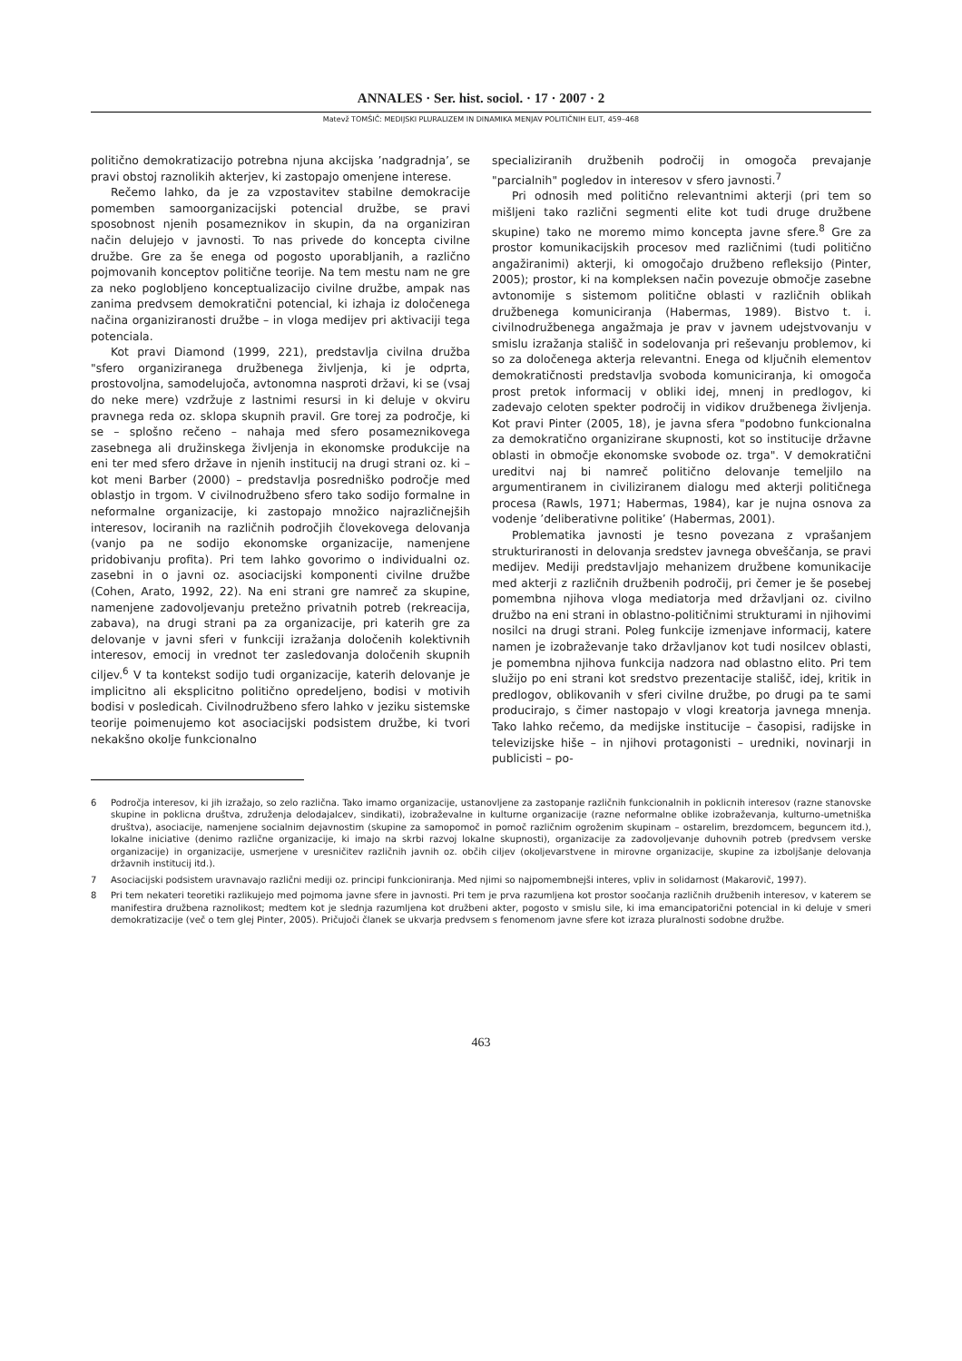ANNALES · Ser. hist. sociol. · 17 · 2007 · 2
Matevž TOMŠIČ: MEDIJSKI PLURALIZEM IN DINAMIKA MENJAV POLITIČNIH ELIT, 459–468
politično demokratizacijo potrebna njuna akcijska ’nadgradnja’, se pravi obstoj raznolikih akterjev, ki zastopajo omenjene interese.
Rečemo lahko, da je za vzpostavitev stabilne demokracije pomemben samoorganizacijski potencial družbe, se pravi sposobnost njenih posameznikov in skupin, da na organiziran način delujejo v javnosti. To nas privede do koncepta civilne družbe. Gre za še enega od pogosto uporabljanih, a različno pojmovanih konceptov politične teorije. Na tem mestu nam ne gre za neko poglobljeno konceptualizacijo civilne družbe, ampak nas zanima predvsem demokratični potencial, ki izhaja iz določenega načina organiziranosti družbe – in vloga medijev pri aktivaciji tega potenciala.
Kot pravi Diamond (1999, 221), predstavlja civilna družba "sfero organiziranega družbenega življenja, ki je odprta, prostovoljna, samodelujoča, avtonomna nasproti državi, ki se (vsaj do neke mere) vzdržuje z lastnimi resursi in ki deluje v okviru pravnega reda oz. sklopa skupnih pravil. Gre torej za področje, ki se – splošno rečeno – nahaja med sfero posameznikovega zasebnega ali družinskega življenja in ekonomske produkcije na eni ter med sfero države in njenih institucij na drugi strani oz. ki – kot meni Barber (2000) – predstavlja posredniško področje med oblastjo in trgom. V civilnodružbeno sfero tako sodijo formalne in neformalne organizacije, ki zastopajo množico najrazličnejših interesov, lociranih na različnih področjih človekovega delovanja (vanjo pa ne sodijo ekonomske organizacije, namenjene pridobivanju profita). Pri tem lahko govorimo o individualni oz. zasebni in o javni oz. asociacijski komponenti civilne družbe (Cohen, Arato, 1992, 22). Na eni strani gre namreč za skupine, namenjene zadovoljevanju pretežno privatnih potreb (rekreacija, zabava), na drugi strani pa za organizacije, pri katerih gre za delovanje v javni sferi v funkciji izražanja določenih kolektivnih interesov, emocij in vrednot ter zasledovanja določenih skupnih ciljev.<sup>6</sup> V ta kontekst sodijo tudi organizacije, katerih delovanje je implicitno ali eksplicitno politično opredeljeno, bodisi v motivih bodisi v posledicah. Civilnodružbeno sfero lahko v jeziku sistemske teorije poimenujemo kot asociacijski podsistem družbe, ki tvori nekakšno okolje funkcionalno
specializiranih družbenih področij in omogoča prevajanje "parcialnih" pogledov in interesov v sfero javnosti.<sup>7</sup>
Pri odnosih med politično relevantnimi akterji (pri tem so mišljeni tako različni segmenti elite kot tudi druge družbene skupine) tako ne moremo mimo koncepta javne sfere.<sup>8</sup> Gre za prostor komunikacijskih procesov med različnimi (tudi politično angažiranimi) akterji, ki omogočajo družbeno refleksijo (Pinter, 2005); prostor, ki na kompleksen način povezuje območje zasebne avtonomije s sistemom politične oblasti v različnih oblikah družbenega komuniciranja (Habermas, 1989). Bistvo t. i. civilnodružbenega angažmaja je prav v javnem udejstvovanju v smislu izražanja stališč in sodelovanja pri reševanju problemov, ki so za določenega akterja relevantni. Enega od ključnih elementov demokratičnosti predstavlja svoboda komuniciranja, ki omogoča prost pretok informacij v obliki idej, mnenj in predlogov, ki zadevajo celoten spekter področij in vidikov družbenega življenja. Kot pravi Pinter (2005, 18), je javna sfera "podobno funkcionalna za demokratično organizirane skupnosti, kot so institucije državne oblasti in območje ekonomske svobode oz. trga". V demokratični ureditvi naj bi namreč politično delovanje temeljilo na argumentiranem in civiliziranem dialogu med akterji političnega procesa (Rawls, 1971; Habermas, 1984), kar je nujna osnova za vodenje ’deliberativne politike’ (Habermas, 2001).
Problematika javnosti je tesno povezana z vprašanjem strukturiranosti in delovanja sredstev javnega obveščanja, se pravi medijev. Mediji predstavljajo mehanizem družbene komunikacije med akterji z različnih družbenih področij, pri čemer je še posebej pomembna njihova vloga mediatorja med državljani oz. civilno družbo na eni strani in oblastno-političnimi strukturami in njihovimi nosilci na drugi strani. Poleg funkcije izmenjave informacij, katere namen je izobraževanje tako državljanov kot tudi nosilcev oblasti, je pomembna njihova funkcija nadzora nad oblastno elito. Pri tem služijo po eni strani kot sredstvo prezentacije stališč, idej, kritik in predlogov, oblikovanih v sferi civilne družbe, po drugi pa te sami producirajo, s čimer nastopajo v vlogi kreatorja javnega mnenja. Tako lahko rečemo, da medijske institucije – časopisi, radijske in televizijske hiše – in njihovi protagonisti – uredniki, novinarji in publicisti – po-
6 Področja interesov, ki jih izražajo, so zelo različna. Tako imamo organizacije, ustanovljene za zastopanje različnih funkcionalnih in poklicnih interesov (razne stanovske skupine in poklicna društva, združenja delodajalcev, sindikati), izobraževalne in kulturne organizacije (razne neformalne oblike izobraževanja, kulturno-umetniška društva), asociacije, namenjene socialnim dejavnostim (skupine za samopomoč in pomoč različnim ogroženim skupinam – ostarelim, brezdomcem, beguncem itd.), lokalne iniciative (denimo različne organizacije, ki imajo na skrbi razvoj lokalne skupnosti), organizacije za zadovoljevanje duhovnih potreb (predvsem verske organizacije) in organizacije, usmerjene v uresničitev različnih javnih oz. občih ciljev (okoljevarstvene in mirovne organizacije, skupine za izboljšanje delovanja državnih institucij itd.).
7 Asociacijski podsistem uravnavajo različni mediji oz. principi funkcioniranja. Med njimi so najpomembnejši interes, vpliv in solidarnost (Makarovič, 1997).
8 Pri tem nekateri teoretiki razlikujejo med pojmoma javne sfere in javnosti. Pri tem je prva razumljena kot prostor soočanja različnih družbenih interesov, v katerem se manifestira družbena raznolikost; medtem kot je slednja razumljena kot družbeni akter, pogosto v smislu sile, ki ima emancipatorični potencial in ki deluje v smeri demokratizacije (več o tem glej Pinter, 2005). Pričujoči članek se ukvarja predvsem s fenomenom javne sfere kot izraza pluralnosti sodobne družbe.
463